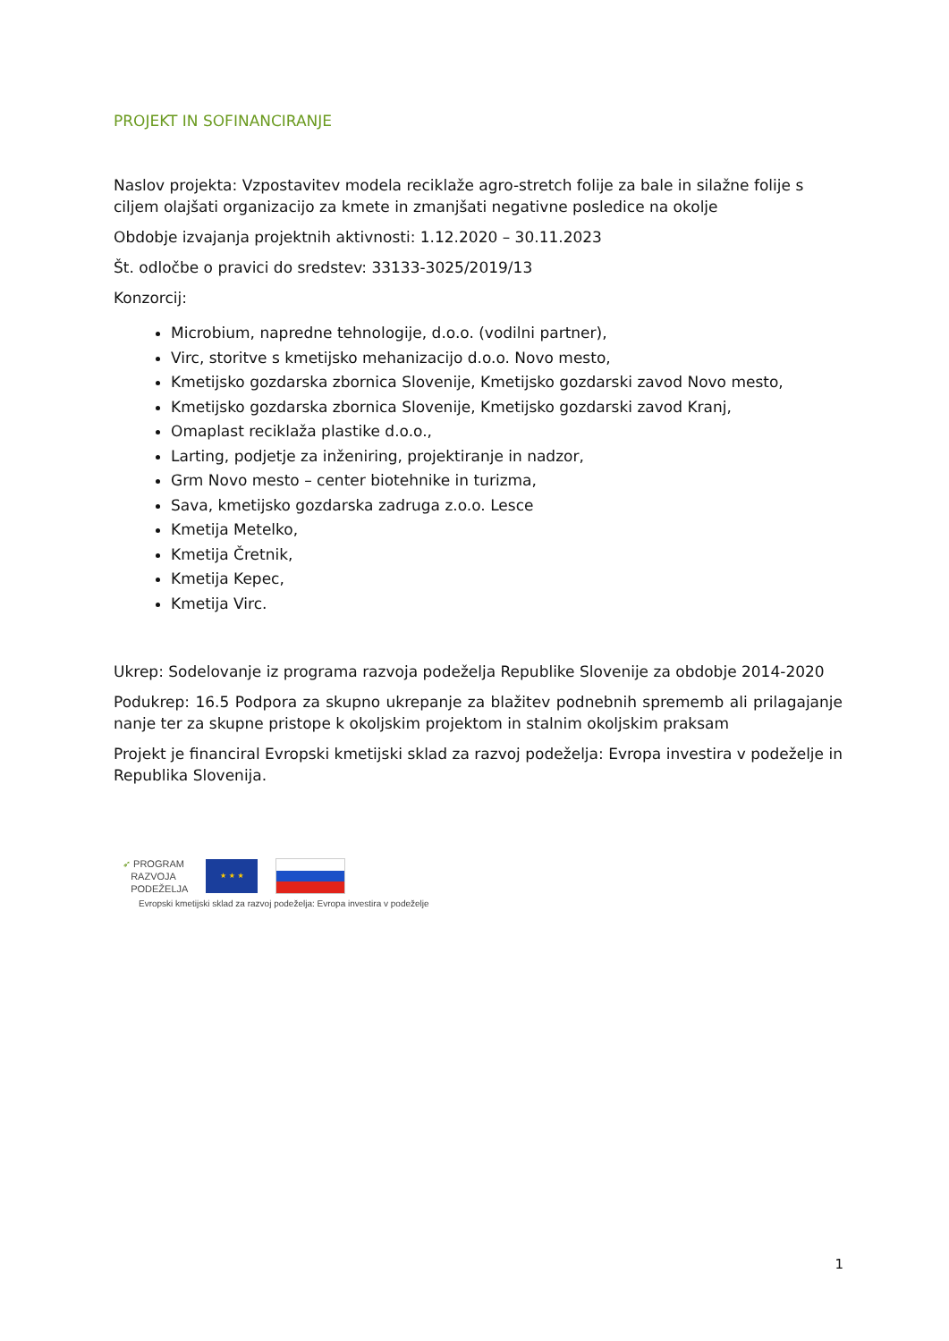PROJEKT IN SOFINANCIRANJE
Naslov projekta: Vzpostavitev modela reciklaže agro-stretch folije za bale in silažne folije s ciljem olajšati organizacijo za kmete in zmanjšati negativne posledice na okolje
Obdobje izvajanja projektnih aktivnosti: 1.12.2020 – 30.11.2023
Št. odločbe o pravici do sredstev: 33133-3025/2019/13
Konzorcij:
Microbium, napredne tehnologije, d.o.o. (vodilni partner),
Virc, storitve s kmetijsko mehanizacijo d.o.o. Novo mesto,
Kmetijsko gozdarska zbornica Slovenije, Kmetijsko gozdarski zavod Novo mesto,
Kmetijsko gozdarska zbornica Slovenije, Kmetijsko gozdarski zavod Kranj,
Omaplast reciklaža plastike d.o.o.,
Larting, podjetje za inženiring, projektiranje in nadzor,
Grm Novo mesto – center biotehnike in turizma,
Sava, kmetijsko gozdarska zadruga z.o.o. Lesce
Kmetija Metelko,
Kmetija Čretnik,
Kmetija Kepec,
Kmetija Virc.
Ukrep: Sodelovanje iz programa razvoja podeželja Republike Slovenije za obdobje 2014-2020
Podukrep: 16.5 Podpora za skupno ukrepanje za blažitev podnebnih sprememb ali prilagajanje nanje ter za skupne pristope k okoljskim projektom in stalnim okoljskim praksam
Projekt je financiral Evropski kmetijski sklad za razvoj podeželja: Evropa investira v podeželje in Republika Slovenija.
➶ PROGRAM
RAZVOJA
PODEŽELJA
★ ★ ★
Evropski kmetijski sklad za razvoj podeželja: Evropa investira v podeželje
1